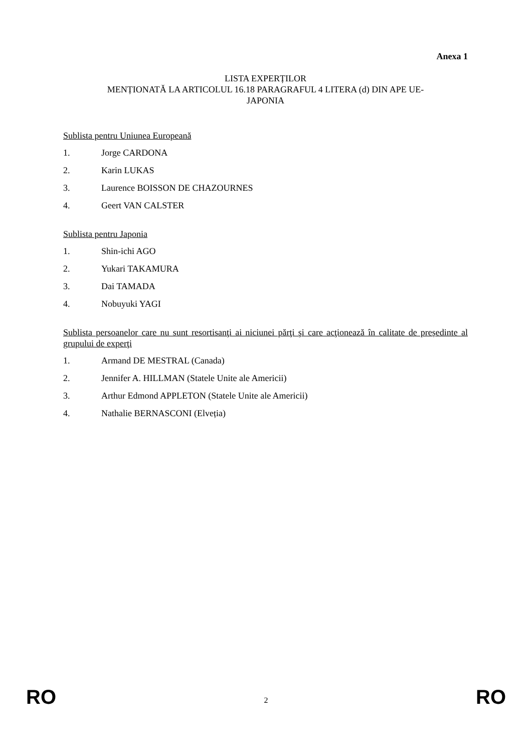Anexa 1
LISTA EXPERȚILOR
MENȚIONATĂ LA ARTICOLUL 16.18 PARAGRAFUL 4 LITERA (d) DIN APE UE-
JAPONIA
Sublista pentru Uniunea Europeană
1. Jorge CARDONA
2. Karin LUKAS
3. Laurence BOISSON DE CHAZOURNES
4. Geert VAN CALSTER
Sublista pentru Japonia
1. Shin-ichi AGO
2. Yukari TAKAMURA
3. Dai TAMADA
4. Nobuyuki YAGI
Sublista persoanelor care nu sunt resortisanţi ai niciunei părţi şi care acţionează în calitate de președinte al grupului de experţi
1. Armand DE MESTRAL (Canada)
2. Jennifer A. HILLMAN (Statele Unite ale Americii)
3. Arthur Edmond APPLETON (Statele Unite ale Americii)
4. Nathalie BERNASCONI (Elveția)
RO 2 RO